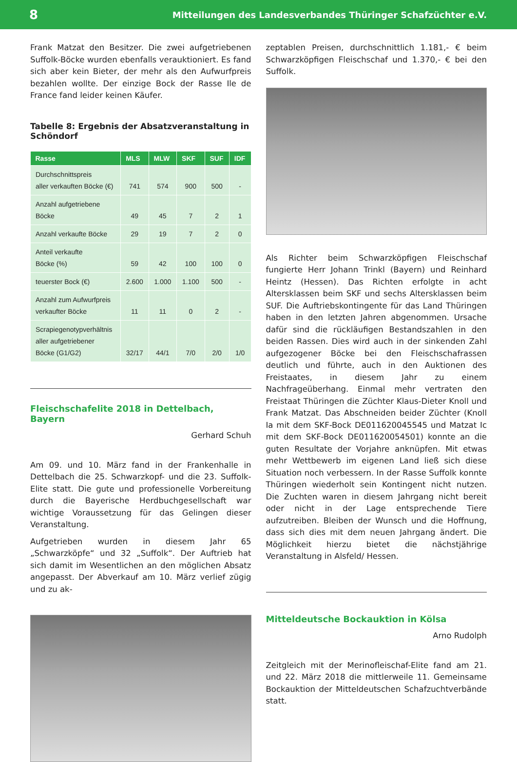8 Mitteilungen des Landesverbandes Thüringer Schafzüchter e.V.
Frank Matzat den Besitzer. Die zwei aufgetriebenen Suffolk-Böcke wurden ebenfalls verauktioniert. Es fand sich aber kein Bieter, der mehr als den Aufwurfpreis bezahlen wollte. Der einzige Bock der Rasse Ile de France fand leider keinen Käufer.
Tabelle 8: Ergebnis der Absatzveranstaltung in Schöndorf
| Rasse | MLS | MLW | SKF | SUF | IDF |
| --- | --- | --- | --- | --- | --- |
| Durchschnittspreis aller verkauften Böcke (€) | 741 | 574 | 900 | 500 | - |
| Anzahl aufgetriebene Böcke | 49 | 45 | 7 | 2 | 1 |
| Anzahl verkaufte Böcke | 29 | 19 | 7 | 2 | 0 |
| Anteil verkaufte Böcke (%) | 59 | 42 | 100 | 100 | 0 |
| teuerster Bock (€) | 2.600 | 1.000 | 1.100 | 500 | - |
| Anzahl zum Aufwurfpreis verkaufter Böcke | 11 | 11 | 0 | 2 | - |
| Scrapiegenotypverhältnis aller aufgetriebener Böcke (G1/G2) | 32/17 | 44/1 | 7/0 | 2/0 | 1/0 |
Fleischschafelite 2018 in Dettelbach, Bayern
Gerhard Schuh
Am 09. und 10. März fand in der Frankenhalle in Dettelbach die 25. Schwarzkopf- und die 23. Suffolk-Elite statt. Die gute und professionelle Vorbereitung durch die Bayerische Herdbuchgesellschaft war wichtige Voraussetzung für das Gelingen dieser Veranstaltung.
Aufgetrieben wurden in diesem Jahr 65 „Schwarzköpfe“ und 32 „Suffolk“. Der Auftrieb hat sich damit im Wesentlichen an den möglichen Absatz angepasst. Der Abverkauf am 10. März verlief zügig und zu ak-
zeptablen Preisen, durchschnittlich 1.181,- € beim Schwarzköpfigen Fleischschaf und 1.370,- € bei den Suffolk.
Als Richter beim Schwarzköpfigen Fleischschaf fungierte Herr Johann Trinkl (Bayern) und Reinhard Heintz (Hessen). Das Richten erfolgte in acht Altersklassen beim SKF und sechs Altersklassen beim SUF. Die Auftriebskontingente für das Land Thüringen haben in den letzten Jahren abgenommen. Ursache dafür sind die rückläufigen Bestandszahlen in den beiden Rassen. Dies wird auch in der sinkenden Zahl aufgezogener Böcke bei den Fleischschafrassen deutlich und führte, auch in den Auktionen des Freistaates, in diesem Jahr zu einem Nachfrageüberhang. Einmal mehr vertraten den Freistaat Thüringen die Züchter Klaus-Dieter Knoll und Frank Matzat. Das Abschneiden beider Züchter (Knoll Ia mit dem SKF-Bock DE011620045545 und Matzat Ic mit dem SKF-Bock DE011620054501) konnte an die guten Resultate der Vorjahre anknüpfen. Mit etwas mehr Wettbewerb im eigenen Land ließ sich diese Situation noch verbessern. In der Rasse Suffolk konnte Thüringen wiederholt sein Kontingent nicht nutzen. Die Zuchten waren in diesem Jahrgang nicht bereit oder nicht in der Lage entsprechende Tiere aufzutreiben. Bleiben der Wunsch und die Hoffnung, dass sich dies mit dem neuen Jahrgang ändert. Die Möglichkeit hierzu bietet die nächstjährige Veranstaltung in Alsfeld/ Hessen.
Mitteldeutsche Bockauktion in Kölsa
Arno Rudolph
Zeitgleich mit der Merinofleischaf-Elite fand am 21. und 22. März 2018 die mittlerweile 11. Gemeinsame Bockauktion der Mitteldeutschen Schafzuchtverbände statt.